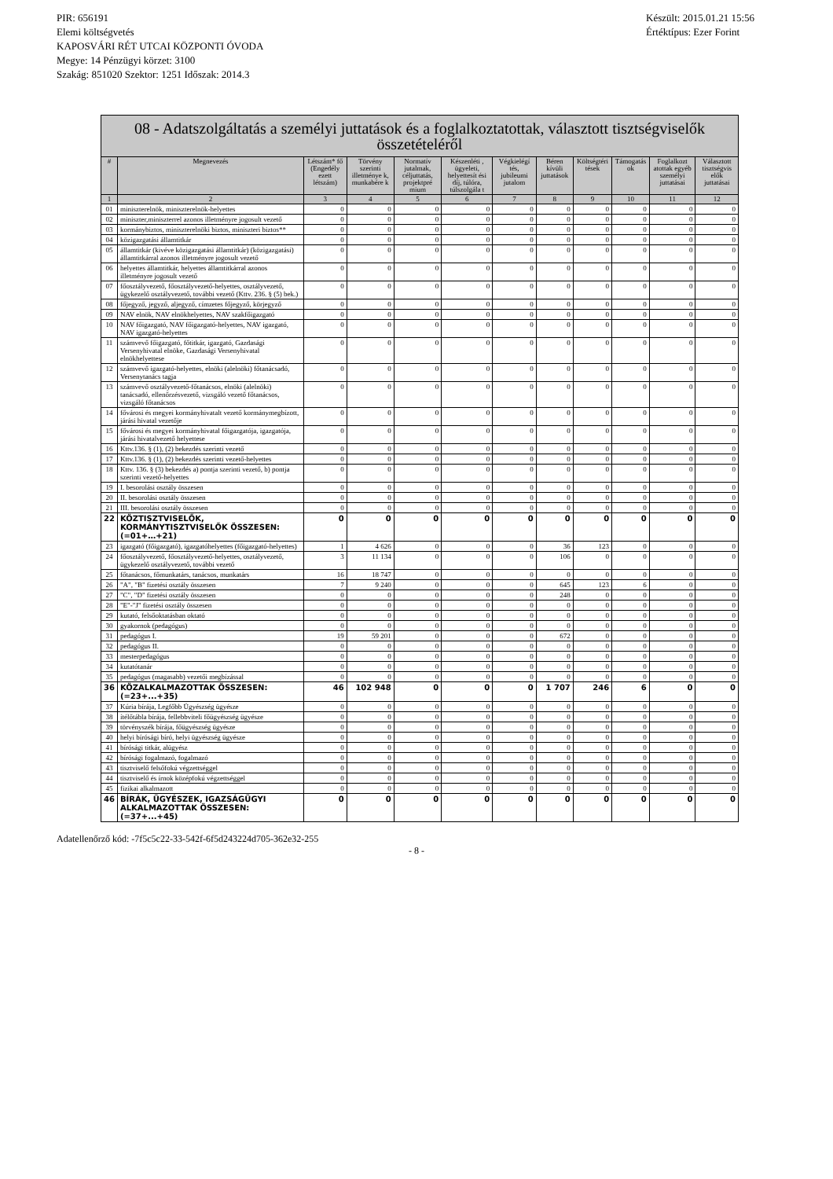PIR: 656191
Elemi költségvetés
KAPOSVÁRI RÉT UTCAI KÖZPONTI ÓVODA
Megye: 14 Pénzügyi körzet: 3100
Szakág: 851020 Szektor: 1251 Időszak: 2014.3
Készült: 2015.01.21 15:56
Értéktípus: Ezer Forint
| 08 - Adatszolgáltatás a személyi juttatások és a foglalkoztatottak, választott tisztségviselők összetételéről | | | | | | | | | | | |
| --- | --- | --- | --- | --- | --- | --- | --- | --- | --- | --- | --- |
| # | Megnevezés | Létszám* fő (Engedély ezett létszám) | Törvény szerinti illetménye k, munkabére k | Normatív jutalmak, céljuttatás, projektpré mium | Készenléti , ügyeleti, helyettesít ési díj, túlóra, túlszolgála t | Végkielégí tés, jubileumi jutalom | Béren kívüli juttatások | Költségtéri tések | Támogatás ok | Foglalkozt atottak egyéb személyi juttatásai | Választott tisztségvis elők juttatásai |
| 1 | 2 | 3 | 4 | 5 | 6 | 7 | 8 | 9 | 10 | 11 | 12 |
| 01 | miniszterelnök, miniszterelnök-helyettes | 0 | 0 | 0 | 0 | 0 | 0 | 0 | 0 | 0 | 0 |
| 02 | miniszter,miniszterrel azonos illetményre jogosult vezető | 0 | 0 | 0 | 0 | 0 | 0 | 0 | 0 | 0 | 0 |
| 03 | kormánybiztos, miniszterelnöki biztos, miniszteri biztos** | 0 | 0 | 0 | 0 | 0 | 0 | 0 | 0 | 0 | 0 |
| 04 | közigazgatási államtitkár | 0 | 0 | 0 | 0 | 0 | 0 | 0 | 0 | 0 | 0 |
| 05 | államtitkár (kivéve közigazgatási államtitkár) (közigazgatási) államtitkárral azonos illetményre jogosult vezető | 0 | 0 | 0 | 0 | 0 | 0 | 0 | 0 | 0 | 0 |
| 06 | helyettes államtitkár, helyettes államtitkárral azonos illetményre jogosult vezető | 0 | 0 | 0 | 0 | 0 | 0 | 0 | 0 | 0 | 0 |
| 07 | főosztályvezető, főosztályvezető-helyettes, osztályvezető, ügykezelő osztályvezető, további vezető (Kttv. 236. § (5) bek.) | 0 | 0 | 0 | 0 | 0 | 0 | 0 | 0 | 0 | 0 |
| 08 | főjegyző, jegyző, aljegyző, címzetes főjegyző, körjegyző | 0 | 0 | 0 | 0 | 0 | 0 | 0 | 0 | 0 | 0 |
| 09 | NAV elnök, NAV elnökhelyettes, NAV szakfőigazgató | 0 | 0 | 0 | 0 | 0 | 0 | 0 | 0 | 0 | 0 |
| 10 | NAV főigazgató, NAV főigazgató-helyettes, NAV igazgató, NAV igazgató-helyettes | 0 | 0 | 0 | 0 | 0 | 0 | 0 | 0 | 0 | 0 |
| 11 | számvevő főigazgató, főtitkár, igazgató, Gazdasági Versenyhivatal elnöke, Gazdasági Versenyhivatal elnökhelyettese | 0 | 0 | 0 | 0 | 0 | 0 | 0 | 0 | 0 | 0 |
| 12 | számvevő igazgató-helyettes, elnöki (alelnöki) főtanácsadó, Versenytanács tagja | 0 | 0 | 0 | 0 | 0 | 0 | 0 | 0 | 0 | 0 |
| 13 | számvevő osztályvezető-főtanácsos, elnöki (alelnöki) tanácsadó, ellenőrzésvezető, vizsgáló vezető főtanácsos, vizsgáló főtanácsos | 0 | 0 | 0 | 0 | 0 | 0 | 0 | 0 | 0 | 0 |
| 14 | fővárosi és megyei kormányhivatalt vezető kormánymegbízott, járási hivatal vezetője | 0 | 0 | 0 | 0 | 0 | 0 | 0 | 0 | 0 | 0 |
| 15 | fővárosi és megyei kormányhivatal főigazgatója, igazgatója, járási hivatalvezető helyettese | 0 | 0 | 0 | 0 | 0 | 0 | 0 | 0 | 0 | 0 |
| 16 | Kttv.136. § (1), (2) bekezdés szerinti vezető | 0 | 0 | 0 | 0 | 0 | 0 | 0 | 0 | 0 | 0 |
| 17 | Kttv.136. § (1), (2) bekezdés szerinti vezető-helyettes | 0 | 0 | 0 | 0 | 0 | 0 | 0 | 0 | 0 | 0 |
| 18 | Kttv. 136. § (3) bekezdés a) pontja szerinti vezető, b) pontja szerinti vezető-helyettes | 0 | 0 | 0 | 0 | 0 | 0 | 0 | 0 | 0 | 0 |
| 19 | I. besorolási osztály összesen | 0 | 0 | 0 | 0 | 0 | 0 | 0 | 0 | 0 | 0 |
| 20 | II. besorolási osztály összesen | 0 | 0 | 0 | 0 | 0 | 0 | 0 | 0 | 0 | 0 |
| 21 | III. besorolási osztály összesen | 0 | 0 | 0 | 0 | 0 | 0 | 0 | 0 | 0 | 0 |
| 22 | KÖZTISZTVISELŐK, KORMÁNYTISZTVISELŐK ÖSSZESEN: (=01+…+21) | 0 | 0 | 0 | 0 | 0 | 0 | 0 | 0 | 0 | 0 |
| 23 | igazgató (főigazgató), igazgatóhelyettes (főigazgató-helyettes) | 1 | 4 626 | 0 | 0 | 0 | 36 | 123 | 0 | 0 | 0 |
| 24 | főosztályvezető, főosztályvezető-helyettes, osztályvezető, ügykezelő osztályvezető, további vezető | 3 | 11 134 | 0 | 0 | 0 | 106 | 0 | 0 | 0 | 0 |
| 25 | főtanácsos, főmunkatárs, tanácsos, munkatárs | 16 | 18 747 | 0 | 0 | 0 | 0 | 0 | 0 | 0 | 0 |
| 26 | "A", "B" fizetési osztály összesen | 7 | 9 240 | 0 | 0 | 0 | 645 | 123 | 6 | 0 | 0 |
| 27 | "C", "D" fizetési osztály összesen | 0 | 0 | 0 | 0 | 0 | 248 | 0 | 0 | 0 | 0 |
| 28 | "E"-"J" fizetési osztály összesen | 0 | 0 | 0 | 0 | 0 | 0 | 0 | 0 | 0 | 0 |
| 29 | kutató, felsőoktatásban oktató | 0 | 0 | 0 | 0 | 0 | 0 | 0 | 0 | 0 | 0 |
| 30 | gyakornok (pedagógus) | 0 | 0 | 0 | 0 | 0 | 0 | 0 | 0 | 0 | 0 |
| 31 | pedagógus I. | 19 | 59 201 | 0 | 0 | 0 | 672 | 0 | 0 | 0 | 0 |
| 32 | pedagógus II. | 0 | 0 | 0 | 0 | 0 | 0 | 0 | 0 | 0 | 0 |
| 33 | mesterpedagógus | 0 | 0 | 0 | 0 | 0 | 0 | 0 | 0 | 0 | 0 |
| 34 | kutatótanár | 0 | 0 | 0 | 0 | 0 | 0 | 0 | 0 | 0 | 0 |
| 35 | pedagógus (magasabb) vezetői megbízással | 0 | 0 | 0 | 0 | 0 | 0 | 0 | 0 | 0 | 0 |
| 36 | KÖZALKALMAZOTTAK ÖSSZESEN: (=23+...+35) | 46 | 102 948 | 0 | 0 | 0 | 1 707 | 246 | 6 | 0 | 0 |
| 37 | Kúria bírája, Legfőbb Ügyészség ügyésze | 0 | 0 | 0 | 0 | 0 | 0 | 0 | 0 | 0 | 0 |
| 38 | ítélőtábla bírája, fellebbviteli főügyészség ügyésze | 0 | 0 | 0 | 0 | 0 | 0 | 0 | 0 | 0 | 0 |
| 39 | törvényszék bírája, főügyészség ügyésze | 0 | 0 | 0 | 0 | 0 | 0 | 0 | 0 | 0 | 0 |
| 40 | helyi bírósági bíró, helyi ügyészség ügyésze | 0 | 0 | 0 | 0 | 0 | 0 | 0 | 0 | 0 | 0 |
| 41 | bírósági titkár, alügyész | 0 | 0 | 0 | 0 | 0 | 0 | 0 | 0 | 0 | 0 |
| 42 | bírósági fogalmazó, fogalmazó | 0 | 0 | 0 | 0 | 0 | 0 | 0 | 0 | 0 | 0 |
| 43 | tisztviselő felsőfokú végzettséggel | 0 | 0 | 0 | 0 | 0 | 0 | 0 | 0 | 0 | 0 |
| 44 | tisztviselő és írnok középfokú végzettséggel | 0 | 0 | 0 | 0 | 0 | 0 | 0 | 0 | 0 | 0 |
| 45 | fizikai alkalmazott | 0 | 0 | 0 | 0 | 0 | 0 | 0 | 0 | 0 | 0 |
| 46 | BÍRÁK, ÜGYÉSZEK, IGAZSÁGÜGYI ALKALMAZOTTAK ÖSSZESEN: (=37+...+45) | 0 | 0 | 0 | 0 | 0 | 0 | 0 | 0 | 0 | 0 |
Adatellenőrző kód: -7f5c5c22-33-542f-6f5d243224d705-362e32-255
- 8 -